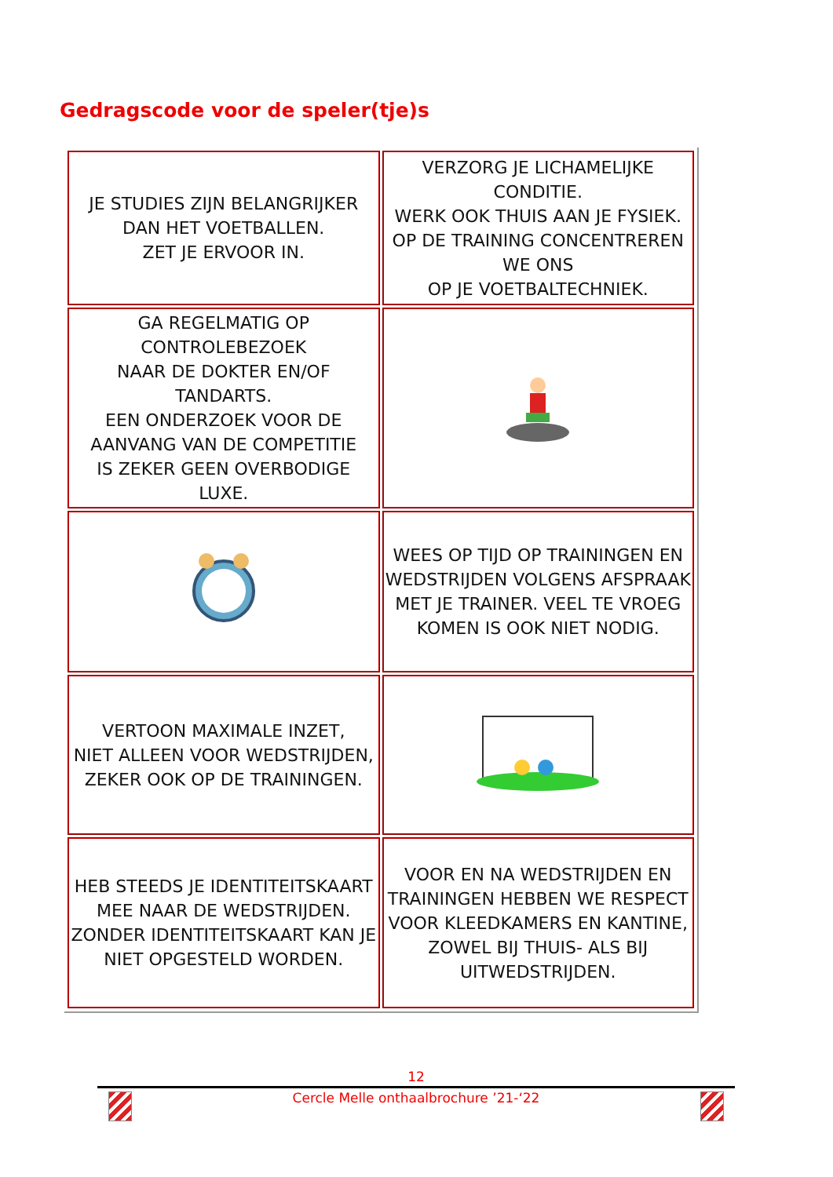Gedragscode voor de speler(tje)s
| JE STUDIES ZIJN BELANGRIJKER DAN HET VOETBALLEN. ZET JE ERVOOR IN. | VERZORG JE LICHAMELIJKE CONDITIE. WERK OOK THUIS AAN JE FYSIEK. OP DE TRAINING CONCENTREREN WE ONS OP JE VOETBALTECHNIEK. |
| GA REGELMATIG OP CONTROLEBEZOEK NAAR DE DOKTER EN/OF TANDARTS. EEN ONDERZOEK VOOR DE AANVANG VAN DE COMPETITIE IS ZEKER GEEN OVERBODIGE LUXE. | |
| | WEES OP TIJD OP TRAININGEN EN WEDSTRIJDEN VOLGENS AFSPRAAK MET JE TRAINER. VEEL TE VROEG KOMEN IS OOK NIET NODIG. |
| VERTOON MAXIMALE INZET, NIET ALLEEN VOOR WEDSTRIJDEN, ZEKER OOK OP DE TRAININGEN. | |
| HEB STEEDS JE IDENTITEITSKAART MEE NAAR DE WEDSTRIJDEN. ZONDER IDENTITEITSKAART KAN JE NIET OPGESTELD WORDEN. | VOOR EN NA WEDSTRIJDEN EN TRAININGEN HEBBEN WE RESPECT VOOR KLEEDKAMERS EN KANTINE, ZOWEL BIJ THUIS- ALS BIJ UITWEDSTRIJDEN. |
12
Cercle Melle onthaalbrochure ’21-‘22